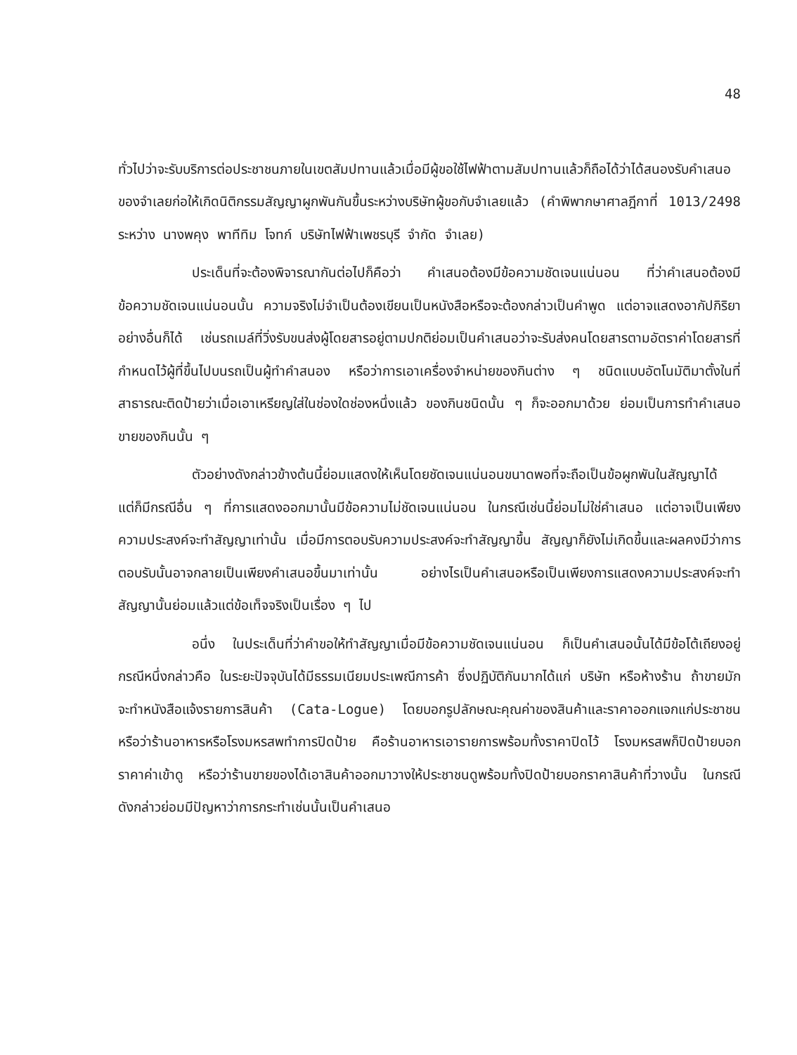48
ทั่วไปว่าจะรับบริการต่อประชาชนภายในเขตสัมปทานแล้วเมื่อมีผู้ขอใช้ไฟฟ้าตามสัมปทานแล้วก็ถือได้ว่าได้สนองรับคำเสนอของจำเลยก่อให้เกิดนิติกรรมสัญญาผูกพันกันขึ้นระหว่างบริษัทผู้ขอกับจำเลยแล้ว (คำพิพากษาศาลฎีกาที่ 1013/2498 ระหว่าง นางพคุง พาทีทิม โจทก์ บริษัทไฟฟ้าเพชรบุรี จำกัด จำเลย)
ประเด็นที่จะต้องพิจารณากันต่อไปก็คือว่า คำเสนอต้องมีข้อความชัดเจนแน่นอน ที่ว่าคำเสนอต้องมีข้อความชัดเจนแน่นอนนั้น ความจริงไม่จำเป็นต้องเขียนเป็นหนังสือหรือจะต้องกล่าวเป็นคำพูด แต่อาจแสดงอากัปกิริยาอย่างอื่นก็ได้ เช่นรถเมล์ที่วิ่งรับขนส่งผู้โดยสารอยู่ตามปกติย่อมเป็นคำเสนอว่าจะรับส่งคนโดยสารตามอัตราค่าโดยสารที่กำหนดไว้ผู้ที่ขึ้นไปบนรถเป็นผู้ทำคำสนอง หรือว่าการเอาเครื่องจำหน่ายของกินต่าง ๆ ชนิดแบบอัตโนมัติมาตั้งในที่สาธารณะติดป้ายว่าเมื่อเอาเหรียญใส่ในช่องใดช่องหนึ่งแล้ว ของกินชนิดนั้น ๆ ก็จะออกมาด้วย ย่อมเป็นการทำคำเสนอขายของกินนั้น ๆ
ตัวอย่างดังกล่าวข้างต้นนี้ย่อมแสดงให้เห็นโดยชัดเจนแน่นอนขนาดพอที่จะถือเป็นข้อผูกพันในสัญญาได้ แต่ก็มีกรณีอื่น ๆ ที่การแสดงออกมานั้นมีข้อความไม่ชัดเจนแน่นอน ในกรณีเช่นนี้ย่อมไม่ใช่คำเสนอ แต่อาจเป็นเพียงความประสงค์จะทำสัญญาเท่านั้น เมื่อมีการตอบรับความประสงค์จะทำสัญญาขึ้น สัญญาก็ยังไม่เกิดขึ้นและผลคงมีว่าการตอบรับนั้นอาจกลายเป็นเพียงคำเสนอขึ้นมาเท่านั้น อย่างไรเป็นคำเสนอหรือเป็นเพียงการแสดงความประสงค์จะทำสัญญานั้นย่อมแล้วแต่ข้อเท็จจริงเป็นเรื่อง ๆ ไป
อนึ่ง ในประเด็นที่ว่าคำขอให้ทำสัญญาเมื่อมีข้อความชัดเจนแน่นอน ก็เป็นคำเสนอนั้นได้มีข้อโต้เถียงอยู่กรณีหนึ่งกล่าวคือ ในระยะปัจจุบันได้มีธรรมเนียมประเพณีการค้า ซึ่งปฏิบัติกันมากได้แก่ บริษัท หรือห้างร้าน ถ้าขายมักจะทำหนังสือแจ้งรายการสินค้า (Cata-Logue) โดยบอกรูปลักษณะคุณค่าของสินค้าและราคาออกแจกแก่ประชาชน หรือว่าร้านอาหารหรือโรงมหรสพทำการปิดป้าย คือร้านอาหารเอารายการพร้อมทั้งราคาปิดไว้ โรงมหรสพก็ปิดป้ายบอกราคาค่าเข้าดู หรือว่าร้านขายของได้เอาสินค้าออกมาวางให้ประชาชนดูพร้อมทั้งปิดป้ายบอกราคาสินค้าที่วางนั้น ในกรณีดังกล่าวย่อมมีปัญหาว่าการกระทำเช่นนั้นเป็นคำเสนอ